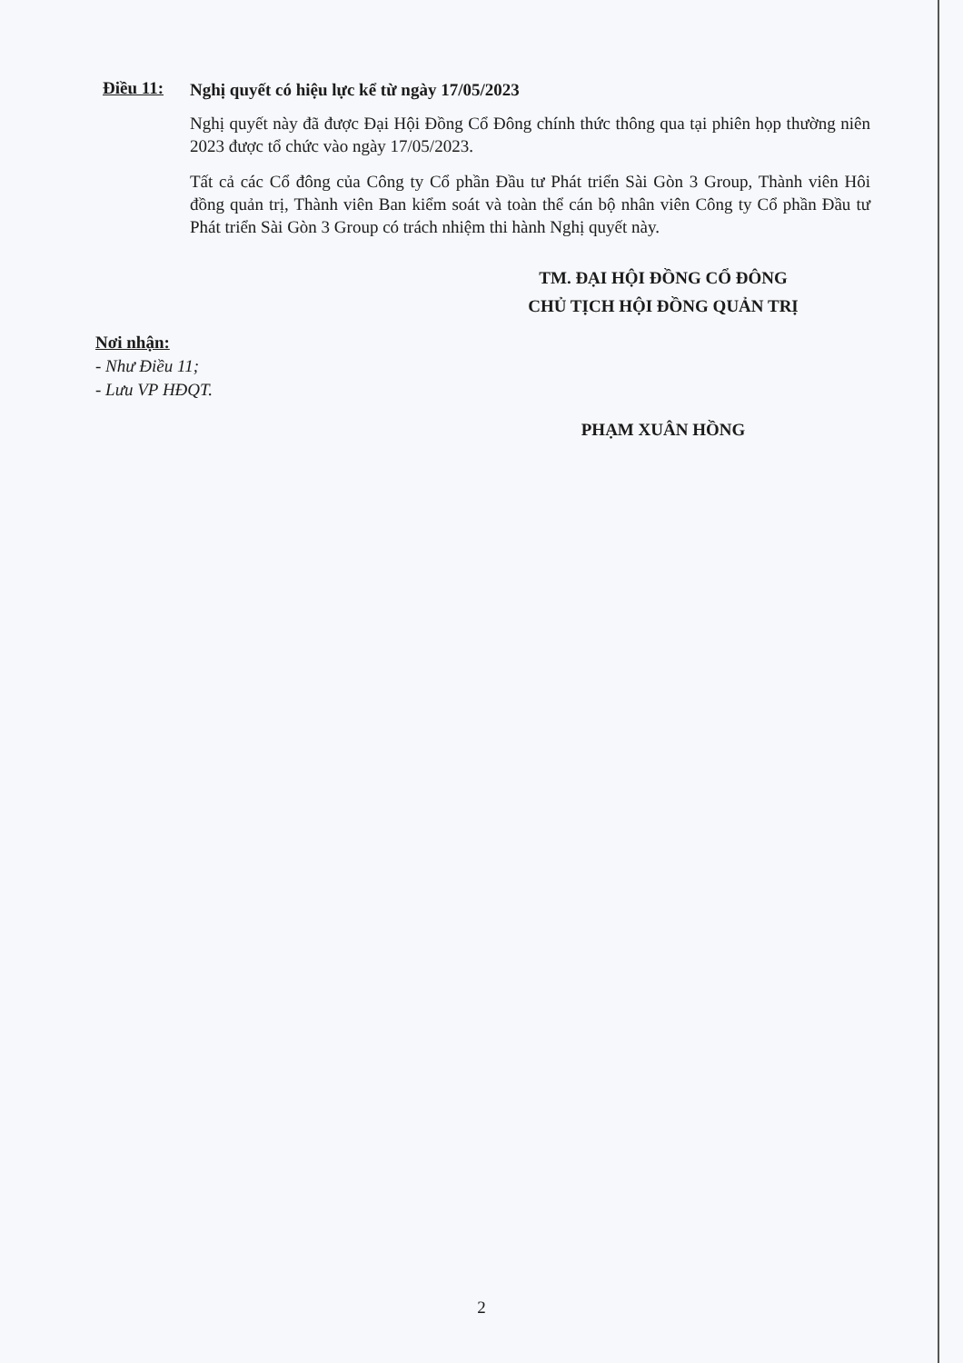Điều 11:
Nghị quyết có hiệu lực kể từ ngày 17/05/2023
Nghị quyết này đã được Đại Hội Đồng Cổ Đông chính thức thông qua tại phiên họp thường niên 2023 được tổ chức vào ngày 17/05/2023.
Tất cả các Cổ đông của Công ty Cổ phần Đầu tư Phát triển Sài Gòn 3 Group, Thành viên Hôi đồng quản trị, Thành viên Ban kiểm soát và toàn thể cán bộ nhân viên Công ty Cổ phần Đầu tư Phát triển Sài Gòn 3 Group có trách nhiệm thi hành Nghị quyết này.
TM. ĐẠI HỘI ĐỒNG CỔ ĐÔNG
CHỦ TỊCH HỘI ĐỒNG QUẢN TRỊ
Nơi nhận:
- Như Điều 11;
- Lưu VP HĐQT.
PHẠM XUÂN HỒNG
2